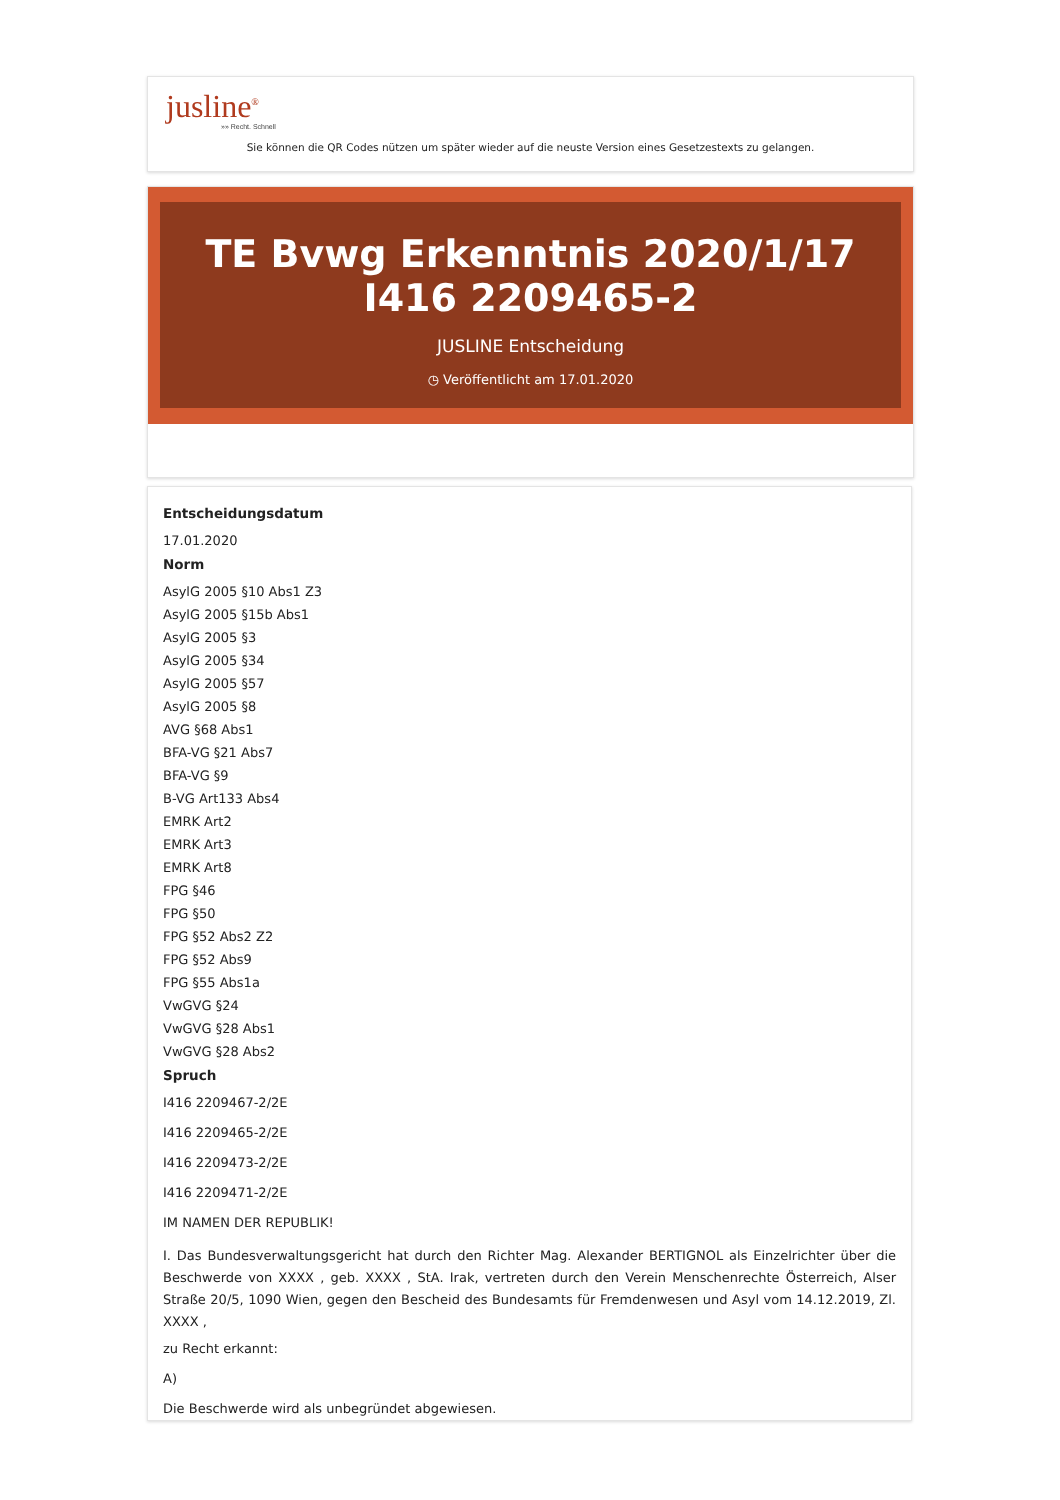jusline<sup>®</sup>
»» Recht. Schnell
Sie können die QR Codes nützen um später wieder auf die neuste Version eines Gesetzestexts zu gelangen.
TE Bvwg Erkenntnis 2020/1/17 I416 2209465-2
JUSLINE Entscheidung
◷ Veröffentlicht am 17.01.2020
Entscheidungsdatum
17.01.2020
Norm
AsylG 2005 §10 Abs1 Z3
AsylG 2005 §15b Abs1
AsylG 2005 §3
AsylG 2005 §34
AsylG 2005 §57
AsylG 2005 §8
AVG §68 Abs1
BFA-VG §21 Abs7
BFA-VG §9
B-VG Art133 Abs4
EMRK Art2
EMRK Art3
EMRK Art8
FPG §46
FPG §50
FPG §52 Abs2 Z2
FPG §52 Abs9
FPG §55 Abs1a
VwGVG §24
VwGVG §28 Abs1
VwGVG §28 Abs2
Spruch
I416 2209467-2/2E
I416 2209465-2/2E
I416 2209473-2/2E
I416 2209471-2/2E
IM NAMEN DER REPUBLIK!
I. Das Bundesverwaltungsgericht hat durch den Richter Mag. Alexander BERTIGNOL als Einzelrichter über die Beschwerde von XXXX , geb. XXXX , StA. Irak, vertreten durch den Verein Menschenrechte Österreich, Alser Straße 20/5, 1090 Wien, gegen den Bescheid des Bundesamts für Fremdenwesen und Asyl vom 14.12.2019, Zl. XXXX ,
zu Recht erkannt:
A)
Die Beschwerde wird als unbegründet abgewiesen.